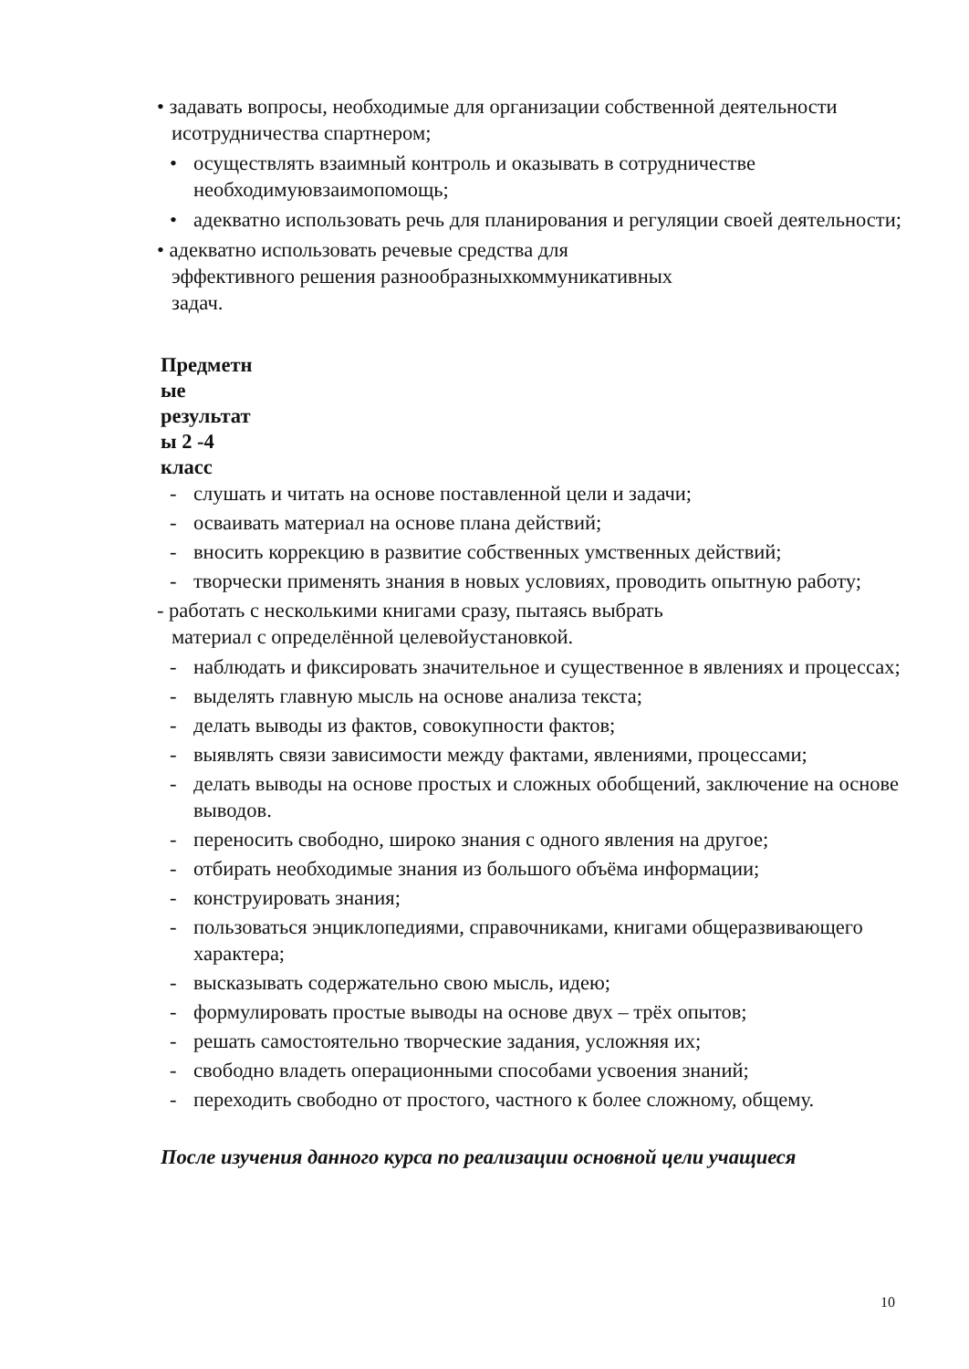• задавать вопросы, необходимые для организации собственной деятельности исотрудничества спартнером;
• осуществлять взаимный контроль и оказывать в сотрудничестве необходимуювзаимопомощь;
• адекватно использовать речь для планирования и регуляции своей деятельности;
• адекватно использовать речевые средства для
эффективного решения разнообразныхкоммуникативных
задач.
Предметн ые результат ы 2 -4 класс
- слушать и читать на основе поставленной цели и задачи;
- осваивать материал на основе плана действий;
- вносить коррекцию в развитие собственных умственных действий;
- творчески применять знания в новых условиях, проводить опытную работу;
- работать с несколькими книгами сразу, пытаясь выбрать
материал с определённой целевойустановкой.
- наблюдать и фиксировать значительное и существенное в явлениях и процессах;
- выделять главную мысль на основе анализа текста;
- делать выводы из фактов, совокупности фактов;
- выявлять связи зависимости между фактами, явлениями, процессами;
- делать выводы на основе простых и сложных обобщений, заключение на основе выводов.
- переносить свободно, широко знания с одного явления на другое;
- отбирать необходимые знания из большого объёма информации;
- конструировать знания;
- пользоваться энциклопедиями, справочниками, книгами общеразвивающего характера;
- высказывать содержательно свою мысль, идею;
- формулировать простые выводы на основе двух – трёх опытов;
- решать самостоятельно творческие задания, усложняя их;
- свободно владеть операционными способами усвоения знаний;
- переходить свободно от простого, частного к более сложному, общему.
После изучения данного курса по реализации основной цели учащиеся
10